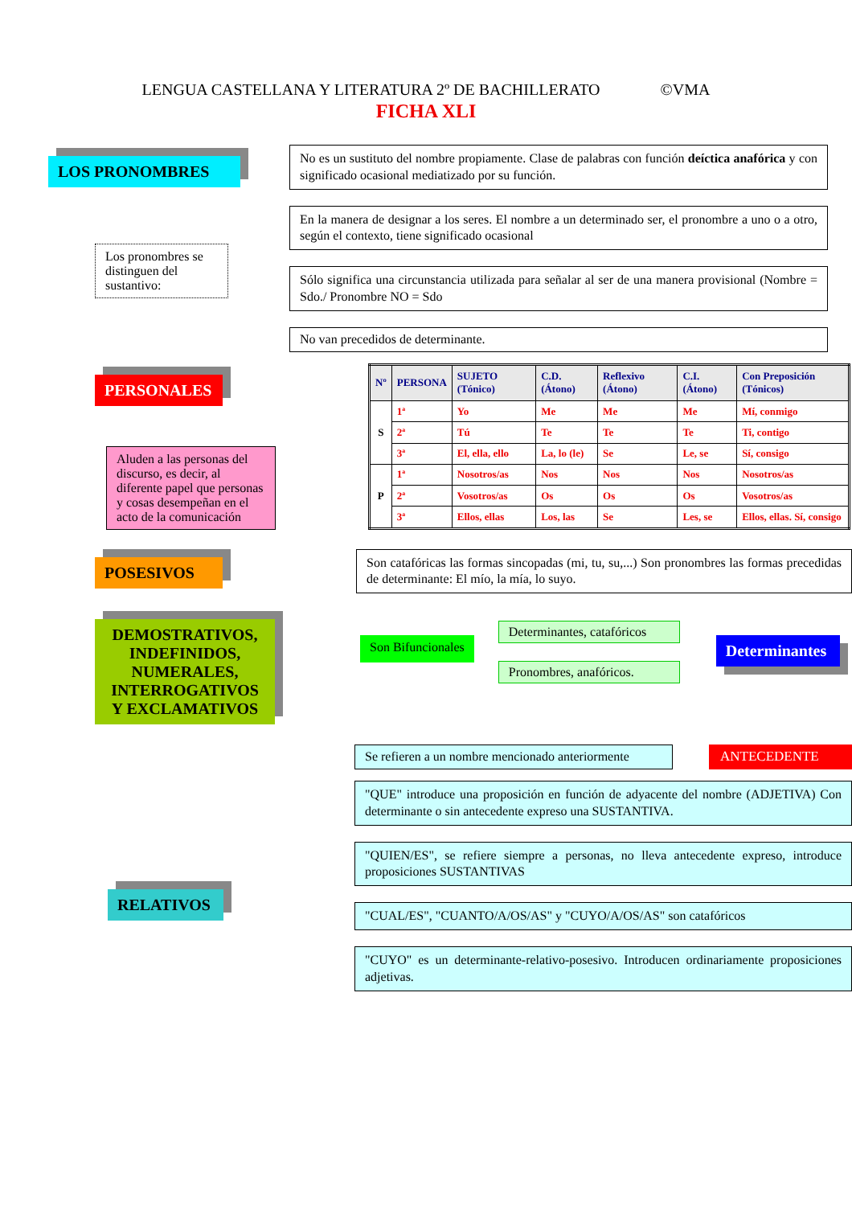LENGUA CASTELLANA Y LITERATURA 2º DE BACHILLERATO ©VMA
FICHA XLI
LOS PRONOMBRES
Los pronombres se distinguen del sustantivo:
No es un sustituto del nombre propiamente. Clase de palabras con función deíctica anafórica y con significado ocasional mediatizado por su función.
En la manera de designar a los seres. El nombre a un determinado ser, el pronombre a uno o a otro, según el contexto, tiene significado ocasional
Sólo significa una circunstancia utilizada para señalar al ser de una manera provisional (Nombre = Sdo./ Pronombre NO = Sdo
No van precedidos de determinante.
PERSONALES
Aluden a las personas del discurso, es decir, al diferente papel que personas y cosas desempeñan en el acto de la comunicación
| Nº | PERSONA | SUJETO (Tónico) | C.D. (Átono) | Reflexivo (Átono) | C.I. (Átono) | Con Preposición (Tónicos) |
| --- | --- | --- | --- | --- | --- | --- |
| S | 1ª | Yo | Me | Me | Me | Mí, conmigo |
| | 2ª | Tú | Te | Te | Te | Ti, contigo |
| | 3ª | El, ella, ello | La, lo (le) | Se | Le, se | Sí, consigo |
| P | 1ª | Nosotros/as | Nos | Nos | Nos | Nosotros/as |
| | 2ª | Vosotros/as | Os | Os | Os | Vosotros/as |
| | 3ª | Ellos, ellas | Los, las | Se | Les, se | Ellos, ellas. Sí, consigo |
POSESIVOS
Son catafóricas las formas sincopadas (mi, tu, su,...) Son pronombres las formas precedidas de determinante: El mío, la mía, lo suyo.
DEMOSTRATIVOS, INDEFINIDOS, NUMERALES, INTERROGATIVOS Y EXCLAMATIVOS
Son Bifuncionales
Determinantes, catafóricos
Pronombres, anafóricos.
Determinantes
RELATIVOS
Se refieren a un nombre mencionado anteriormente
ANTECEDENTE
"QUE" introduce una proposición en función de adyacente del nombre (ADJETIVA) Con determinante o sin antecedente expreso una SUSTANTIVA.
"QUIEN/ES", se refiere siempre a personas, no lleva antecedente expreso, introduce proposiciones SUSTANTIVAS
"CUAL/ES", "CUANTO/A/OS/AS" y "CUYO/A/OS/AS" son catafóricos
"CUYO" es un determinante-relativo-posesivo. Introducen ordinariamente proposiciones adjetivas.